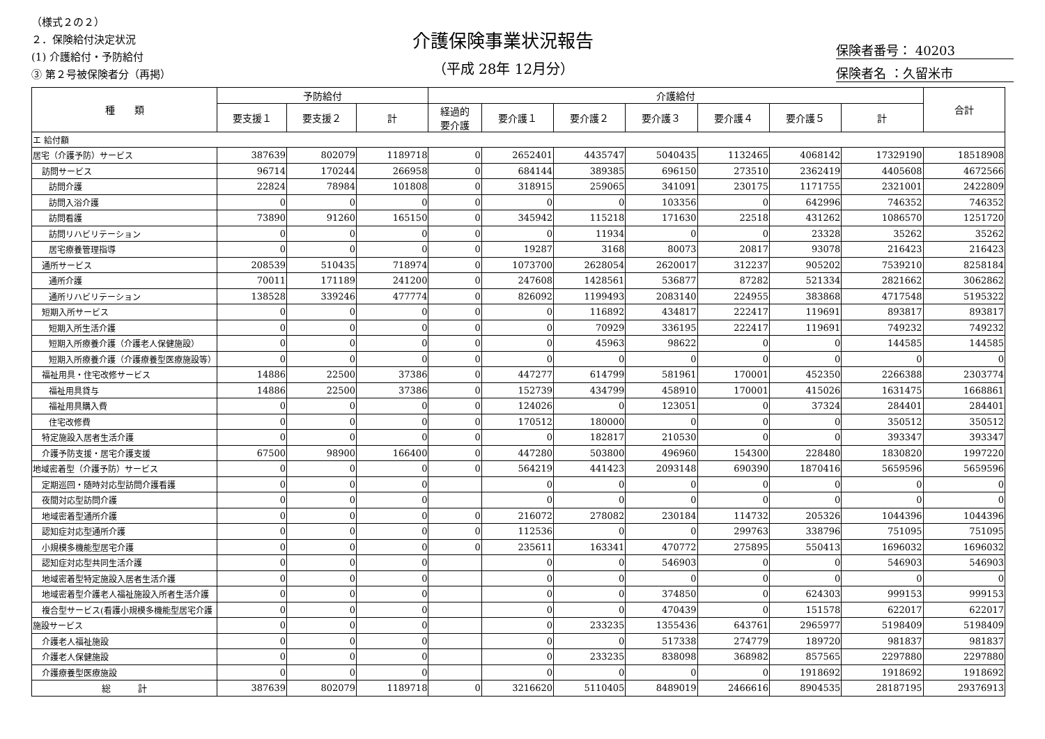（様式２の２）
２．保険給付決定状況
(1) 介護給付・予防給付
③ 第２号被保険者分（再掲）
介護保険事業状況報告
（平成 28年 12月分）
保険者番号： 40203
保険者名 ：久留米市
| 種 類 | 予防給付 | | | 介護給付 | | | | | | | 合計 |
| --- | --- | --- | --- | --- | --- | --- | --- | --- | --- | --- | --- |
| | 要支援１ | 要支援２ | 計 | 経過的 要介護 | 要介護１ | 要介護２ | 要介護３ | 要介護４ | 要介護５ | 計 | |
| エ 給付額 | | | | | | | | | | | |
| 居宅（介護予防）サービス | 387639 | 802079 | 1189718 | 0 | 2652401 | 4435747 | 5040435 | 1132465 | 4068142 | 17329190 | 18518908 |
| 訪問サービス | 96714 | 170244 | 266958 | 0 | 684144 | 389385 | 696150 | 273510 | 2362419 | 4405608 | 4672566 |
| 訪問介護 | 22824 | 78984 | 101808 | 0 | 318915 | 259065 | 341091 | 230175 | 1171755 | 2321001 | 2422809 |
| 訪問入浴介護 | 0 | 0 | 0 | 0 | 0 | 0 | 103356 | 0 | 642996 | 746352 | 746352 |
| 訪問看護 | 73890 | 91260 | 165150 | 0 | 345942 | 115218 | 171630 | 22518 | 431262 | 1086570 | 1251720 |
| 訪問リハビリテーション | 0 | 0 | 0 | 0 | 0 | 11934 | 0 | 0 | 23328 | 35262 | 35262 |
| 居宅療養管理指導 | 0 | 0 | 0 | 0 | 19287 | 3168 | 80073 | 20817 | 93078 | 216423 | 216423 |
| 通所サービス | 208539 | 510435 | 718974 | 0 | 1073700 | 2628054 | 2620017 | 312237 | 905202 | 7539210 | 8258184 |
| 通所介護 | 70011 | 171189 | 241200 | 0 | 247608 | 1428561 | 536877 | 87282 | 521334 | 2821662 | 3062862 |
| 通所リハビリテーション | 138528 | 339246 | 477774 | 0 | 826092 | 1199493 | 2083140 | 224955 | 383868 | 4717548 | 5195322 |
| 短期入所サービス | 0 | 0 | 0 | 0 | 0 | 116892 | 434817 | 222417 | 119691 | 893817 | 893817 |
| 短期入所生活介護 | 0 | 0 | 0 | 0 | 0 | 70929 | 336195 | 222417 | 119691 | 749232 | 749232 |
| 短期入所療養介護（介護老人保健施設） | 0 | 0 | 0 | 0 | 0 | 45963 | 98622 | 0 | 0 | 144585 | 144585 |
| 短期入所療養介護（介護療養型医療施設等） | 0 | 0 | 0 | 0 | 0 | 0 | 0 | 0 | 0 | 0 | 0 |
| 福祉用具・住宅改修サービス | 14886 | 22500 | 37386 | 0 | 447277 | 614799 | 581961 | 170001 | 452350 | 2266388 | 2303774 |
| 福祉用具貸与 | 14886 | 22500 | 37386 | 0 | 152739 | 434799 | 458910 | 170001 | 415026 | 1631475 | 1668861 |
| 福祉用具購入費 | 0 | 0 | 0 | 0 | 124026 | 0 | 123051 | 0 | 37324 | 284401 | 284401 |
| 住宅改修費 | 0 | 0 | 0 | 0 | 170512 | 180000 | 0 | 0 | 0 | 350512 | 350512 |
| 特定施設入居者生活介護 | 0 | 0 | 0 | 0 | 0 | 182817 | 210530 | 0 | 0 | 393347 | 393347 |
| 介護予防支援・居宅介護支援 | 67500 | 98900 | 166400 | 0 | 447280 | 503800 | 496960 | 154300 | 228480 | 1830820 | 1997220 |
| 地域密着型（介護予防）サービス | 0 | 0 | 0 | 0 | 564219 | 441423 | 2093148 | 690390 | 1870416 | 5659596 | 5659596 |
| 定期巡回・随時対応型訪問介護看護 | 0 | 0 | 0 | | 0 | 0 | 0 | 0 | 0 | 0 | 0 |
| 夜間対応型訪問介護 | 0 | 0 | 0 | | 0 | 0 | 0 | 0 | 0 | 0 | 0 |
| 地域密着型通所介護 | 0 | 0 | 0 | 0 | 216072 | 278082 | 230184 | 114732 | 205326 | 1044396 | 1044396 |
| 認知症対応型通所介護 | 0 | 0 | 0 | 0 | 112536 | 0 | 0 | 299763 | 338796 | 751095 | 751095 |
| 小規模多機能型居宅介護 | 0 | 0 | 0 | 0 | 235611 | 163341 | 470772 | 275895 | 550413 | 1696032 | 1696032 |
| 認知症対応型共同生活介護 | 0 | 0 | 0 | | 0 | 0 | 546903 | 0 | 0 | 546903 | 546903 |
| 地域密着型特定施設入居者生活介護 | 0 | 0 | 0 | | 0 | 0 | 0 | 0 | 0 | 0 | 0 |
| 地域密着型介護老人福祉施設入所者生活介護 | 0 | 0 | 0 | | 0 | 0 | 374850 | 0 | 624303 | 999153 | 999153 |
| 複合型サービス(看護小規模多機能型居宅介護 | 0 | 0 | 0 | | 0 | 0 | 470439 | 0 | 151578 | 622017 | 622017 |
| 施設サービス | 0 | 0 | 0 | | 0 | 233235 | 1355436 | 643761 | 2965977 | 5198409 | 5198409 |
| 介護老人福祉施設 | 0 | 0 | 0 | | 0 | 0 | 517338 | 274779 | 189720 | 981837 | 981837 |
| 介護老人保健施設 | 0 | 0 | 0 | | 0 | 233235 | 838098 | 368982 | 857565 | 2297880 | 2297880 |
| 介護療養型医療施設 | 0 | 0 | 0 | | 0 | 0 | 0 | 0 | 1918692 | 1918692 | 1918692 |
| 総 計 | 387639 | 802079 | 1189718 | 0 | 3216620 | 5110405 | 8489019 | 2466616 | 8904535 | 28187195 | 29376913 |